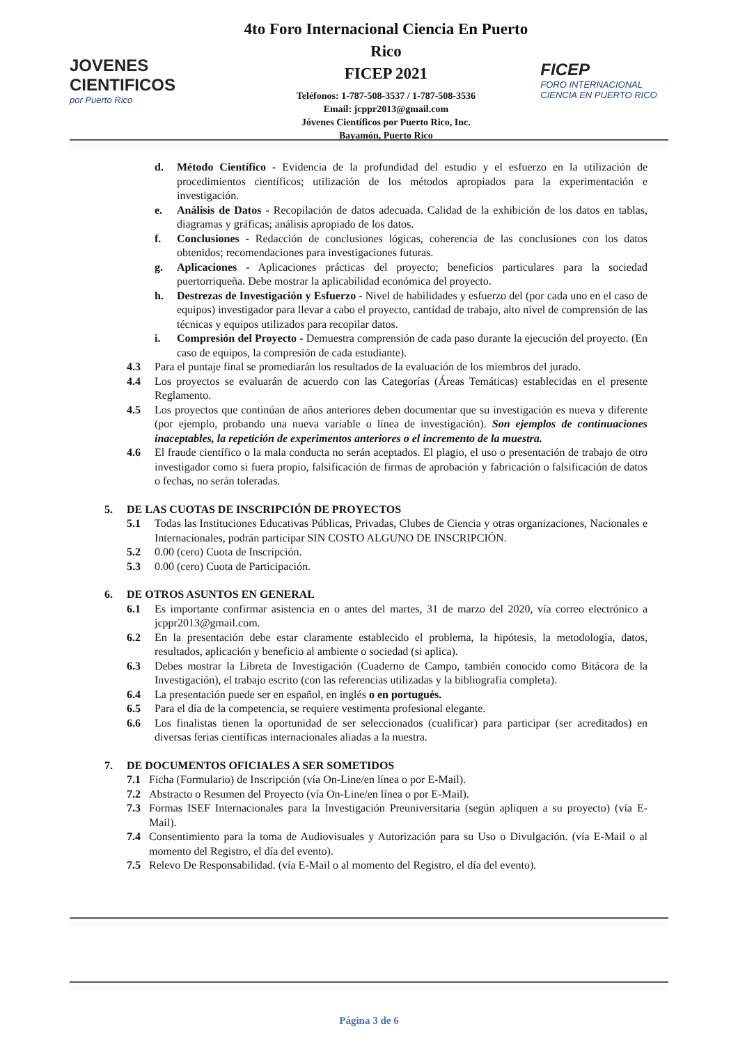JOVENES
CIENTIFICOS
por Puerto Rico
4to Foro Internacional Ciencia En Puerto Rico
FICEP 2021
Teléfonos: 1-787-508-3537 / 1-787-508-3536
Email: jcppr2013@gmail.com
Jóvenes Científicos por Puerto Rico, Inc.
Bayamón, Puerto Rico
FICEP
FORO INTERNACIONAL CIENCIA EN PUERTO RICO
d. Método Científico - Evidencia de la profundidad del estudio y el esfuerzo en la utilización de procedimientos científicos; utilización de los métodos apropiados para la experimentación e investigación.
e. Análisis de Datos - Recopilación de datos adecuada. Calidad de la exhibición de los datos en tablas, diagramas y gráficas; análisis apropiado de los datos.
f. Conclusiones - Redacción de conclusiones lógicas, coherencia de las conclusiones con los datos obtenidos; recomendaciones para investigaciones futuras.
g. Aplicaciones - Aplicaciones prácticas del proyecto; beneficios particulares para la sociedad puertorriqueña. Debe mostrar la aplicabilidad económica del proyecto.
h. Destrezas de Investigación y Esfuerzo - Nivel de habilidades y esfuerzo del (por cada uno en el caso de equipos) investigador para llevar a cabo el proyecto, cantidad de trabajo, alto nivel de comprensión de las técnicas y equipos utilizados para recopilar datos.
i. Compresión del Proyecto - Demuestra comprensión de cada paso durante la ejecución del proyecto. (En caso de equipos, la compresión de cada estudiante).
4.3 Para el puntaje final se promediarán los resultados de la evaluación de los miembros del jurado.
4.4 Los proyectos se evaluarán de acuerdo con las Categorías (Áreas Temáticas) establecidas en el presente Reglamento.
4.5 Los proyectos que continúan de años anteriores deben documentar que su investigación es nueva y diferente (por ejemplo, probando una nueva variable o línea de investigación). Son ejemplos de continuaciones inaceptables, la repetición de experimentos anteriores o el incremento de la muestra.
4.6 El fraude científico o la mala conducta no serán aceptados. El plagio, el uso o presentación de trabajo de otro investigador como si fuera propio, falsificación de firmas de aprobación y fabricación o falsificación de datos o fechas, no serán toleradas.
5. DE LAS CUOTAS DE INSCRIPCIÓN DE PROYECTOS
5.1 Todas las Instituciones Educativas Públicas, Privadas, Clubes de Ciencia y otras organizaciones, Nacionales e Internacionales, podrán participar SIN COSTO ALGUNO DE INSCRIPCIÓN.
5.2 0.00 (cero) Cuota de Inscripción.
5.3 0.00 (cero) Cuota de Participación.
6. DE OTROS ASUNTOS EN GENERAL
6.1 Es importante confirmar asistencia en o antes del martes, 31 de marzo del 2020, vía correo electrónico a jcppr2013@gmail.com.
6.2 En la presentación debe estar claramente establecido el problema, la hipótesis, la metodología, datos, resultados, aplicación y beneficio al ambiente o sociedad (si aplica).
6.3 Debes mostrar la Libreta de Investigación (Cuaderno de Campo, también conocido como Bitácora de la Investigación), el trabajo escrito (con las referencias utilizadas y la bibliografía completa).
6.4 La presentación puede ser en español, en inglés o en portugués.
6.5 Para el día de la competencia, se requiere vestimenta profesional elegante.
6.6 Los finalistas tienen la oportunidad de ser seleccionados (cualificar) para participar (ser acreditados) en diversas ferias científicas internacionales aliadas a la nuestra.
7. DE DOCUMENTOS OFICIALES A SER SOMETIDOS
7.1 Ficha (Formulario) de Inscripción (vía On-Line/en línea o por E-Mail).
7.2 Abstracto o Resumen del Proyecto (vía On-Line/en línea o por E-Mail).
7.3 Formas ISEF Internacionales para la Investigación Preuniversitaria (según apliquen a su proyecto) (vía E-Mail).
7.4 Consentimiento para la toma de Audiovisuales y Autorización para su Uso o Divulgación. (vía E-Mail o al momento del Registro, el día del evento).
7.5 Relevo De Responsabilidad. (vía E-Mail o al momento del Registro, el día del evento).
Página 3 de 6